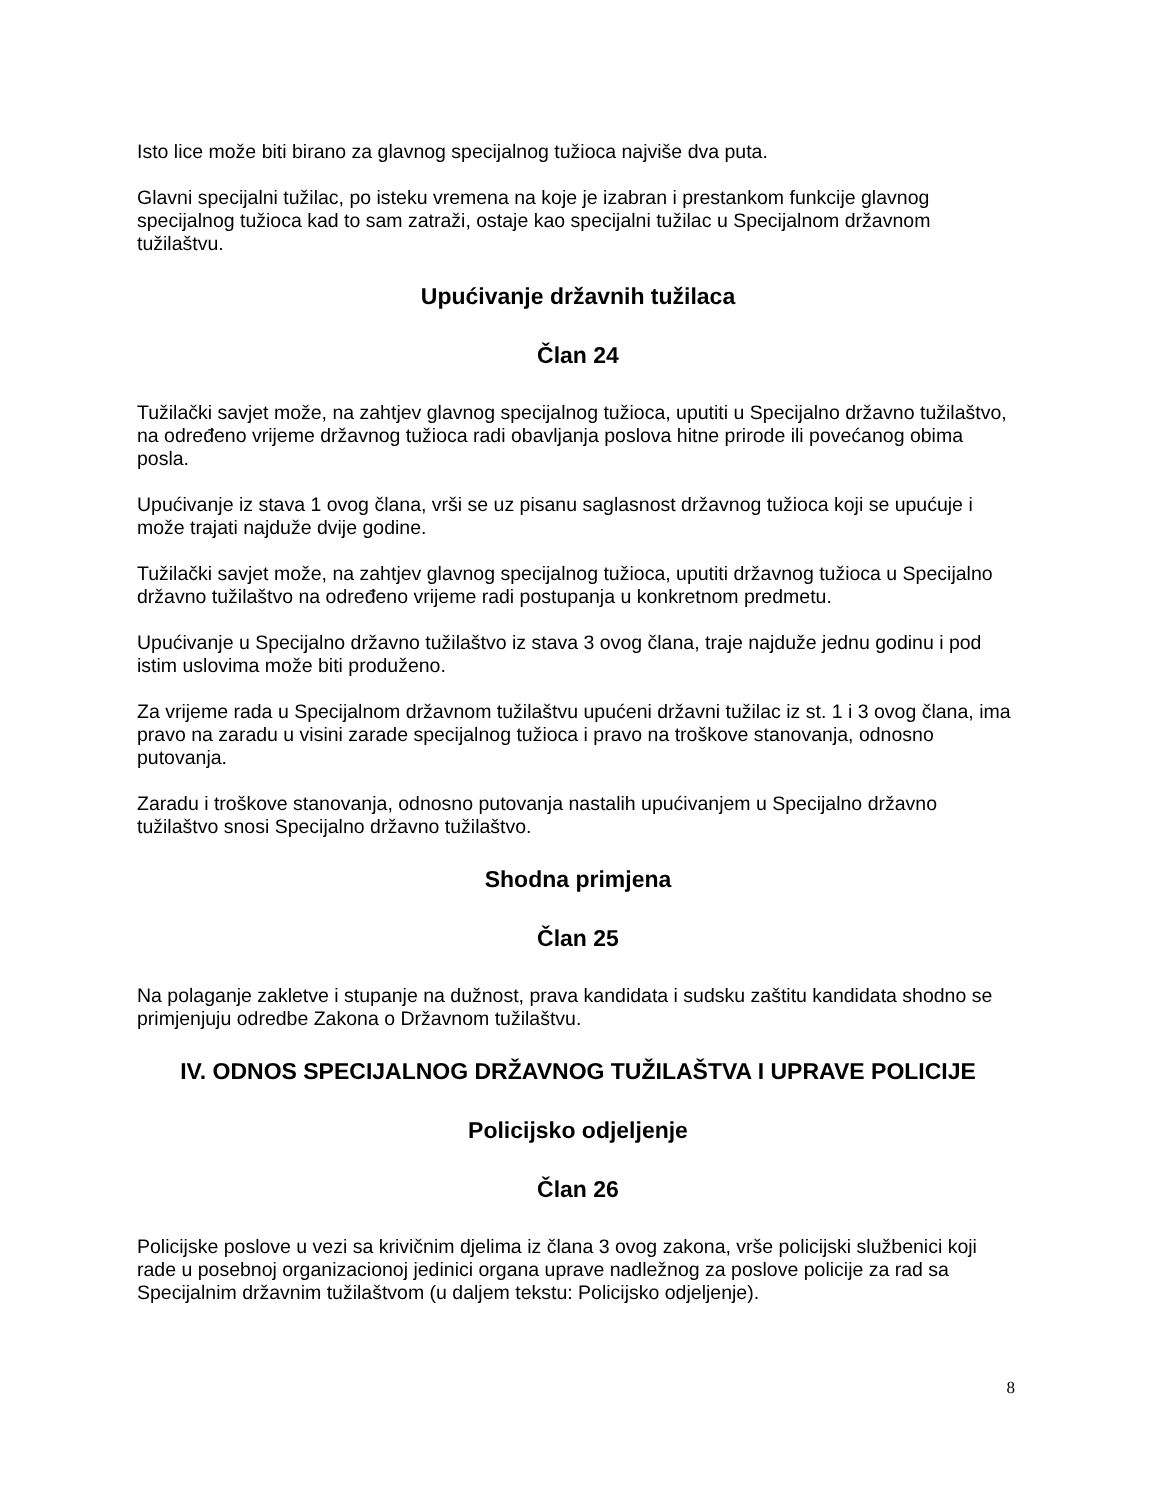Isto lice može biti birano za glavnog specijalnog tužioca najviše dva puta.
Glavni specijalni tužilac, po isteku vremena na koje je izabran i prestankom funkcije glavnog specijalnog tužioca kad to sam zatraži, ostaje kao specijalni tužilac u Specijalnom državnom tužilaštvu.
Upućivanje državnih tužilaca
Član 24
Tužilački savjet može, na zahtjev glavnog specijalnog tužioca, uputiti u Specijalno državno tužilaštvo, na određeno vrijeme državnog tužioca radi obavljanja poslova hitne prirode ili povećanog obima posla.
Upućivanje iz stava 1 ovog člana, vrši se uz pisanu saglasnost državnog tužioca koji se upućuje i može trajati najduže dvije godine.
Tužilački savjet može, na zahtjev glavnog specijalnog tužioca, uputiti državnog tužioca u Specijalno državno tužilaštvo na određeno vrijeme radi postupanja u konkretnom predmetu.
Upućivanje u Specijalno državno tužilaštvo iz stava 3 ovog člana, traje najduže jednu godinu i pod istim uslovima može biti produženo.
Za vrijeme rada u Specijalnom državnom tužilaštvu upućeni državni tužilac iz st. 1 i 3 ovog člana, ima pravo na zaradu u visini zarade specijalnog tužioca i pravo na troškove stanovanja, odnosno putovanja.
Zaradu i troškove stanovanja, odnosno putovanja nastalih upućivanjem u Specijalno državno tužilaštvo snosi Specijalno državno tužilaštvo.
Shodna primjena
Član 25
Na polaganje zakletve i stupanje na dužnost, prava kandidata i sudsku zaštitu kandidata shodno se primjenjuju odredbe Zakona o Državnom tužilaštvu.
IV. ODNOS SPECIJALNOG DRŽAVNOG TUŽILAŠTVA I UPRAVE POLICIJE
Policijsko odjeljenje
Član 26
Policijske poslove u vezi sa krivičnim djelima iz člana 3 ovog zakona, vrše policijski službenici koji rade u posebnoj organizacionoj jedinici organa uprave nadležnog za poslove policije za rad sa Specijalnim državnim tužilaštvom (u daljem tekstu: Policijsko odjeljenje).
8